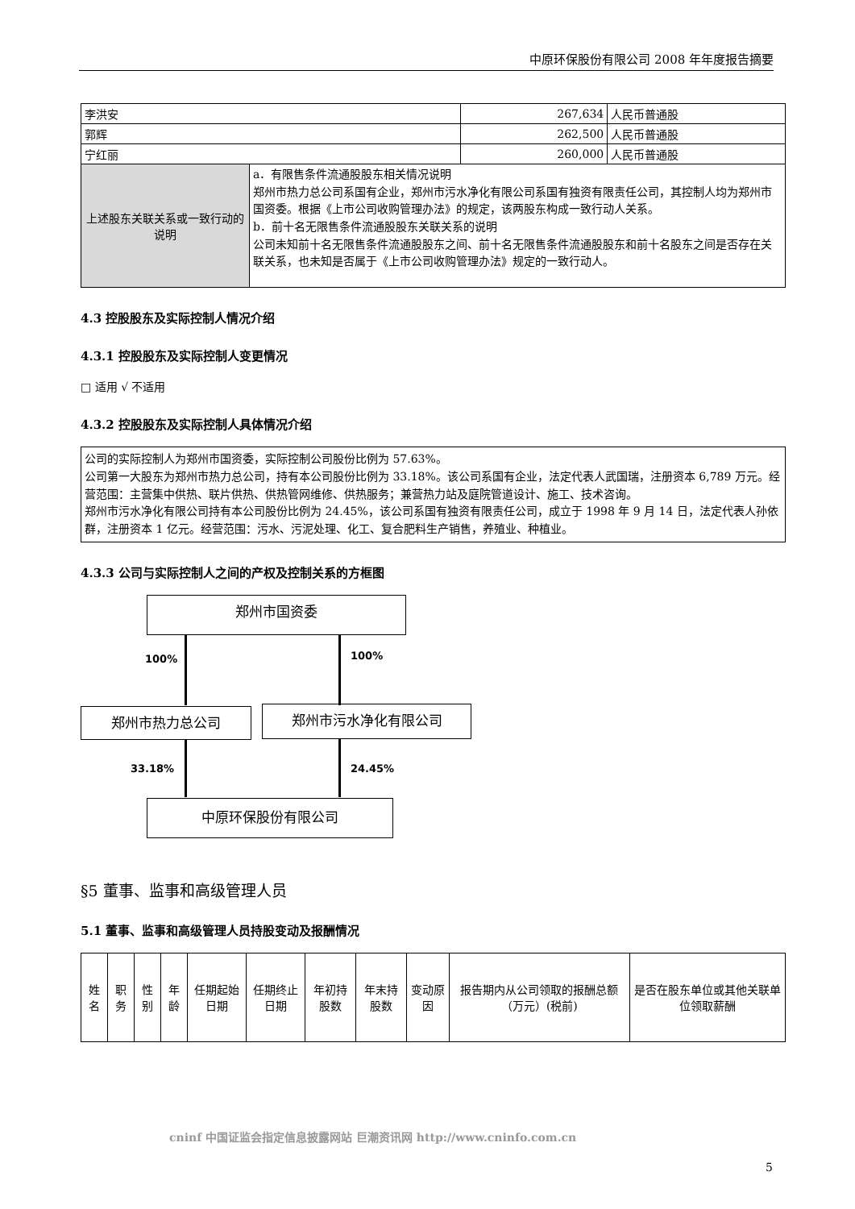中原环保股份有限公司 2008 年年度报告摘要
| 李洪安 | | 267,634 | 人民币普通股 |
| 郭辉 | | 262,500 | 人民币普通股 |
| 宁红丽 | | 260,000 | 人民币普通股 |
| 上述股东关联关系或一致行动的说明 | a．有限售条件流通股股东相关情况说明 郑州市热力总公司系国有企业，郑州市污水净化有限公司系国有独资有限责任公司，其控制人均为郑州市国资委。根据《上市公司收购管理办法》的规定，该两股东构成一致行动人关系。 b．前十名无限售条件流通股股东关联关系的说明 公司未知前十名无限售条件流通股股东之间、前十名无限售条件流通股股东和前十名股东之间是否存在关联关系，也未知是否属于《上市公司收购管理办法》规定的一致行动人。 | | |
4.3 控股股东及实际控制人情况介绍
4.3.1 控股股东及实际控制人变更情况
□ 适用 √ 不适用
4.3.2 控股股东及实际控制人具体情况介绍
公司的实际控制人为郑州市国资委，实际控制公司股份比例为 57.63%。
公司第一大股东为郑州市热力总公司，持有本公司股份比例为 33.18%。该公司系国有企业，法定代表人武国瑞，注册资本 6,789 万元。经营范围：主营集中供热、联片供热、供热管网维修、供热服务；兼营热力站及庭院管道设计、施工、技术咨询。
郑州市污水净化有限公司持有本公司股份比例为 24.45%，该公司系国有独资有限责任公司，成立于 1998 年 9 月 14 日，法定代表人孙依群，注册资本 1 亿元。经营范围：污水、污泥处理、化工、复合肥料生产销售，养殖业、种植业。
4.3.3 公司与实际控制人之间的产权及控制关系的方框图
郑州市国资委
100% 100%
郑州市热力总公司 郑州市污水净化有限公司
33.18% 24.45%
中原环保股份有限公司
§5 董事、监事和高级管理人员
5.1 董事、监事和高级管理人员持股变动及报酬情况
| 姓名 | 职务 | 性别 | 年龄 | 任期起始日期 | 任期终止日期 | 年初持股数 | 年末持股数 | 变动原因 | 报告期内从公司领取的报酬总额（万元）(税前) | 是否在股东单位或其他关联单位领取薪酬 |
| --- | --- | --- | --- | --- | --- | --- | --- | --- | --- | --- |
cninf 中国证监会指定信息披露网站 巨潮资讯网 http://www.cninfo.com.cn
5